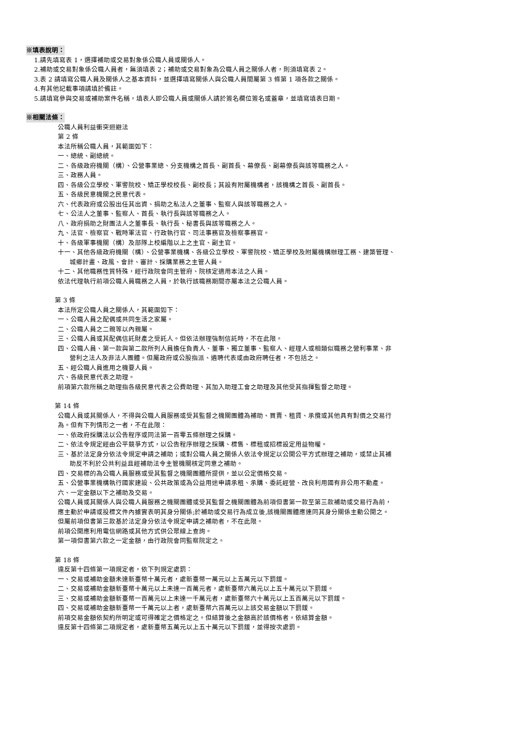※填表說明：
1.請先填寫表 1，選擇補助或交易對象係公職人員或關係人。
2.補助或交易對象係公職人員者，無須填表 2；補助或交易對象為公職人員之關係人者，則須填寫表 2。
3.表 2 請填寫公職人員及關係人之基本資料，並選擇填寫關係人與公職人員間屬第 3 條第 1 項各款之關係。
4.有其他記載事項請填於備註。
5.請填寫參與交易或補助案件名稱，填表人即公職人員或關係人請於簽名欄位簽名或蓋章，並填寫填表日期。
※相關法條：
公職人員利益衝突迴避法
第 2 條
本法所稱公職人員，其範圍如下：
一、總統、副總統。
二、各級政府機關（構）、公營事業總、分支機構之首長、副首長、幕僚長、副幕僚長與該等職務之人。
三、政務人員。
四、各級公立學校、軍警院校、矯正學校校長、副校長；其設有附屬機構者，該機構之首長、副首長。
五、各級民意機關之民意代表。
六、代表政府或公股出任其出資、捐助之私法人之董事、監察人與該等職務之人。
七、公法人之董事、監察人、首長、執行長與該等職務之人。
八、政府捐助之財團法人之董事長、執行長、秘書長與該等職務之人。
九、法官、檢察官、戰時軍法官、行政執行官、司法事務官及檢察事務官。
十、各級軍事機關（構）及部隊上校編階以上之主官、副主官。
十一、其他各級政府機關（構）、公營事業機構、各級公立學校、軍警院校、矯正學校及附屬機構辦理工務、建築管理、
城鄉計畫、政風、會計、審計、採購業務之主管人員。
十二、其他職務性質特殊，經行政院會同主管府、院核定適用本法之人員。
依法代理執行前項公職人員職務之人員，於執行該職務期間亦屬本法之公職人員。
第 3 條
本法所定公職人員之關係人，其範圍如下：
一、公職人員之配偶或共同生活之家屬。
二、公職人員之二親等以內親屬。
三、公職人員或其配偶信託財產之受託人。但依法辦理強制信託時，不在此限。
四、公職人員、第一款與第二款所列人員擔任負責人、董事、獨立董事、監察人、經理人或相類似職務之營利事業、非
營利之法人及非法人團體。但屬政府或公股指派、遴聘代表或由政府聘任者，不包括之。
五、經公職人員進用之機要人員。
六、各級民意代表之助理。
前項第六款所稱之助理指各級民意代表之公費助理、其加入助理工會之助理及其他受其指揮監督之助理。
第 14 條
公職人員或其關係人，不得與公職人員服務或受其監督之機關團體為補助、買賣、租賃、承攬或其他具有對價之交易行
為。但有下列情形之一者，不在此限：
一、依政府採購法以公告程序或同法第一百零五條辦理之採購。
二、依法令規定經由公平競爭方式，以公告程序辦理之採購、標售、標租或招標設定用益物權。
三、基於法定身分依法令規定申請之補助；或對公職人員之關係人依法令規定以公開公平方式辦理之補助，或禁止其補
助反不利於公共利益且經補助法令主管機關核定同意之補助。
四、交易標的為公職人員服務或受其監督之機關團體所提供，並以公定價格交易。
五、公營事業機構執行國家建設、公共政策或為公益用途申請承租、承購、委託經營、改良利用國有非公用不動產。
六、一定金額以下之補助及交易。
公職人員或其關係人與公職人員服務之機關團體或受其監督之機關團體為前項但書第一款至第三款補助或交易行為前，
應主動於申請或投標文件內據實表明其身分關係;於補助或交易行為成立後,該機關團體應連同其身分關係主動公開之。
但屬前項但書第三款基於法定身分依法令規定申請之補助者，不在此限。
前項公開應利用電信網路或其他方式供公眾線上查詢。
第一項但書第六款之一定金額，由行政院會同監察院定之。
第 18 條
違反第十四條第一項規定者，依下列規定處罰：
一、交易或補助金額未達新臺幣十萬元者，處新臺幣一萬元以上五萬元以下罰鍰。
二、交易或補助金額新臺幣十萬元以上未達一百萬元者，處新臺幣六萬元以上五十萬元以下罰鍰。
三、交易或補助金額新臺幣一百萬元以上未達一千萬元者，處新臺幣六十萬元以上五百萬元以下罰鍰。
四、交易或補助金額新臺幣一千萬元以上者，處新臺幣六百萬元以上該交易金額以下罰鍰。
前項交易金額依契約所明定或可得確定之價格定之。但結算後之金額高於該價格者，依結算金額。
違反第十四條第二項規定者，處新臺幣五萬元以上五十萬元以下罰鍰，並得按次處罰。